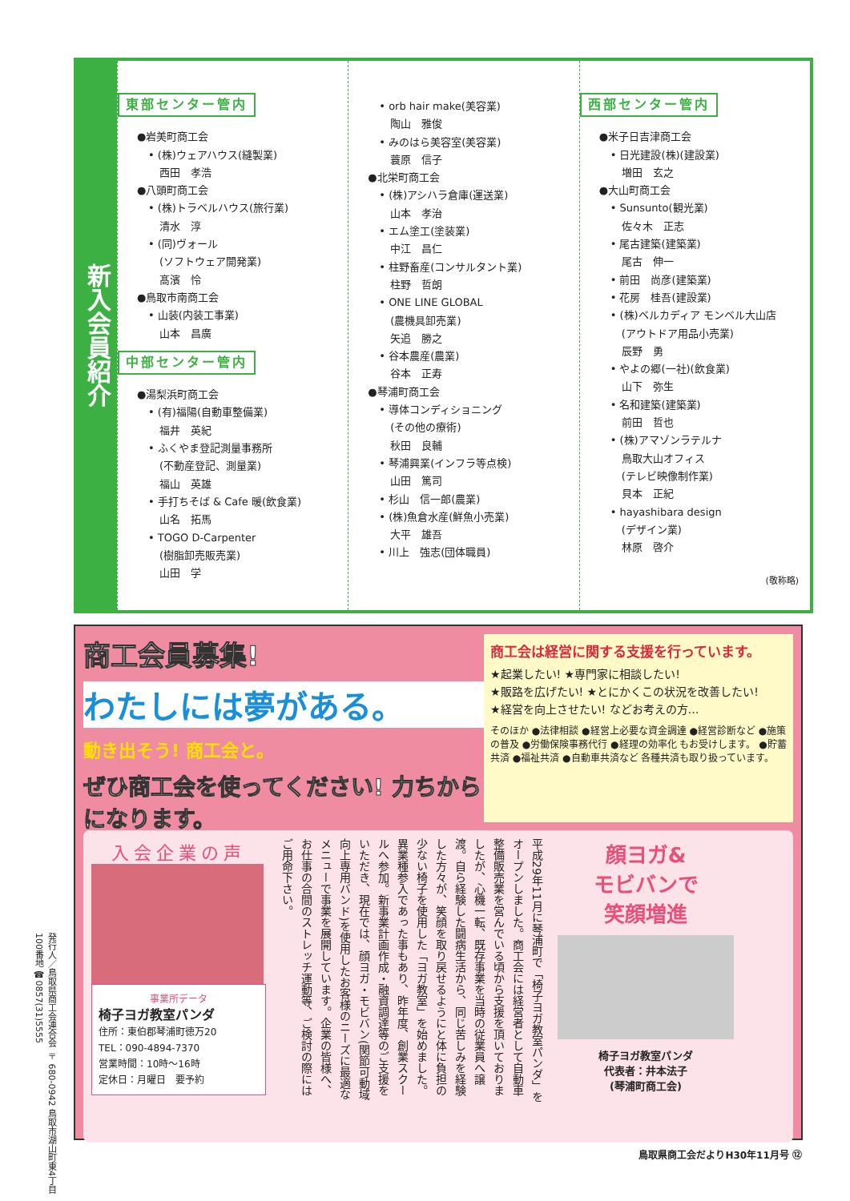新入会員紹介
東部センター管内
●岩美町商工会
• (株)ウェアハウス(縫製業)
西田　孝浩
●八頭町商工会
• (株)トラベルハウス(旅行業)
清水　淳
• (同)ヴォール
(ソフトウェア開発業)
髙濱　怜
●鳥取市南商工会
• 山装(内装工事業)
山本　昌廣
中部センター管内
●湯梨浜町商工会
• (有)福陽(自動車整備業)
福井　英紀
• ふくやま登記測量事務所
(不動産登記、測量業)
福山　英雄
• 手打ちそば & Cafe 暖(飲食業)
山名　拓馬
• TOGO D-Carpenter
(樹脂卸売販売業)
山田　学
• orb hair make(美容業)
陶山　雅俊
• みのはら美容室(美容業)
蓑原　信子
●北栄町商工会
• (株)アシハラ倉庫(運送業)
山本　孝治
• エム塗工(塗装業)
中江　昌仁
• 柱野畜産(コンサルタント業)
柱野　哲朗
• ONE LINE GLOBAL
(農機具卸売業)
矢追　勝之
• 谷本農産(農業)
谷本　正寿
●琴浦町商工会
• 導体コンディショニング
(その他の療術)
秋田　良輔
• 琴浦興業(インフラ等点検)
山田　篤司
• 杉山　信一郎(農業)
• (株)魚倉水産(鮮魚小売業)
大平　雄吾
• 川上　強志(団体職員)
西部センター管内
●米子日吉津商工会
• 日光建設(株)(建設業)
増田　玄之
●大山町商工会
• Sunsunto(観光業)
佐々木　正志
• 尾古建築(建築業)
尾古　伸一
• 前田　尚彦(建築業)
• 花房　桂吾(建設業)
• (株)ベルカディア モンベル大山店
(アウトドア用品小売業)
辰野　勇
• やよの郷(一社)(飲食業)
山下　弥生
• 名和建築(建築業)
前田　哲也
• (株)アマゾンラテルナ
鳥取大山オフィス
(テレビ映像制作業)
貝本　正紀
• hayashibara design
(デザイン業)
林原　啓介
(敬称略)
商工会員募集!
わたしには夢がある。
動き出そう! 商工会と。
ぜひ商工会を使ってください! 力ちからになります。
商工会は経営に関する支援を行っています。
★起業したい! ★専門家に相談したい!
★販路を広げたい! ★とにかくこの状況を改善したい!
★経営を向上させたい! などお考えの方…
そのほか ●法律相談 ●経営上必要な資金調達 ●経営診断など ●施策の普及 ●労働保険事務代行 ●経理の効率化 もお受けします。 ●貯蓄共済 ●福祉共済 ●自動車共済など 各種共済も取り扱っています。
入会企業の声
事業所データ
椅子ヨガ教室パンダ
住所：東伯郡琴浦町徳万20
TEL：090-4894-7370
営業時間：10時～16時
定休日：月曜日　要予約
平成29年11月に琴浦町で「椅子ヨガ教室パンダ」をオープンしました。商工会には経営者として自動車整備販売業を営んでいる頃から支援を頂いておりましたが、心機一転、既存事業を当時の従業員へ譲渡。自ら経験した闘病生活から、同じ苦しみを経験した方々が、笑顔を取り戻せるようにと体に負担の少ない椅子を使用した「ヨガ教室」を始めました。異業種参入であった事もあり、昨年度、創業スクールへ参加。新事業計画作成・融資調達等のご支援をいただき、現在では、顔ヨガ・モビバン(関節可動域向上専用バンド)を使用したお客様のニーズに最適なメニューで事業を展開しています。企業の皆様へ、お仕事の合間のストレッチ運動等、ご検討の際にはご用命下さい。
顔ヨガ&
モビバンで
笑顔増進
椅子ヨガ教室パンダ
代表者：井本法子
(琴浦町商工会)
発行人／鳥取県商工会連合会 〒680-0942 鳥取市湖山町東4丁目100番地 ☎0857(31)5555
鳥取県商工会だよりH30年11月号 ⑫